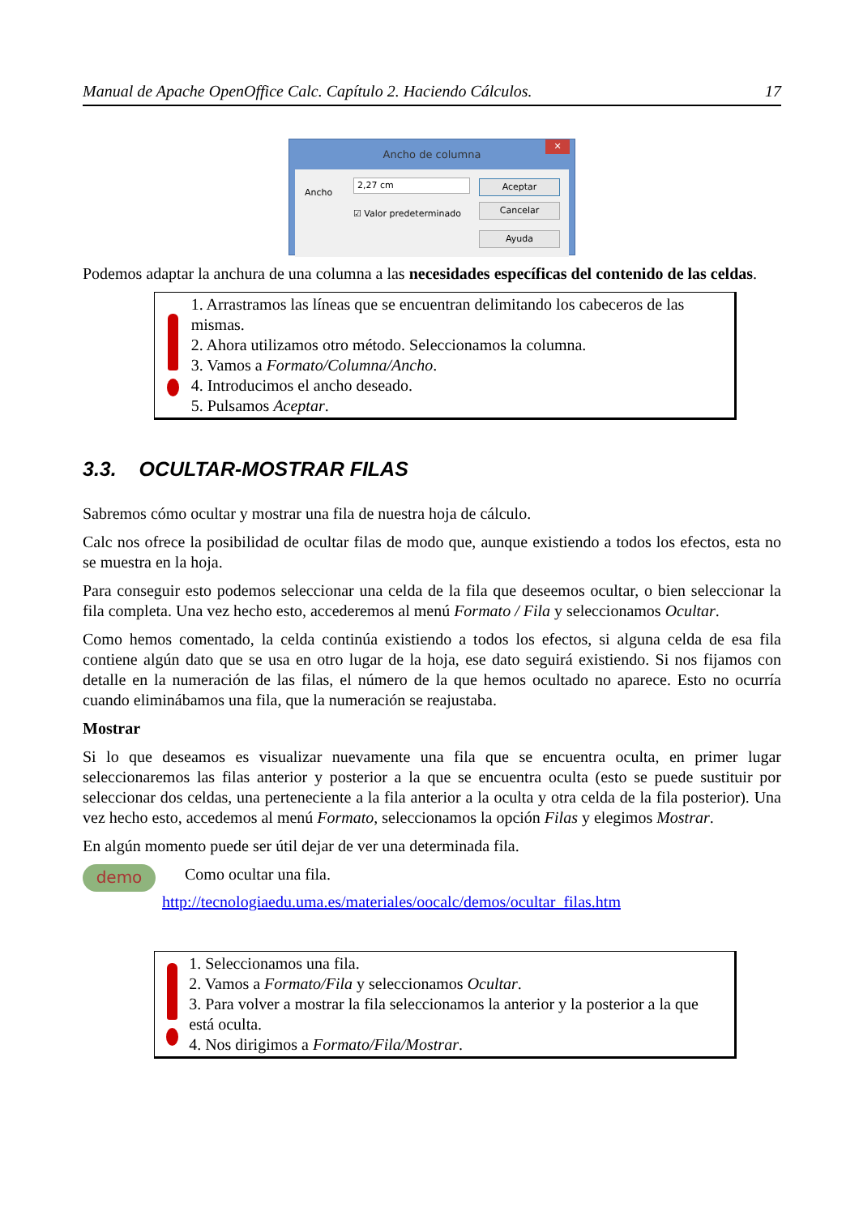Manual de Apache OpenOffice Calc. Capítulo 2. Haciendo Cálculos. 17
Ancho de columna
✕
Ancho 2,27 cm
☑ Valor predeterminado
Aceptar
Cancelar
Ayuda
Podemos adaptar la anchura de una columna a las necesidades específicas del contenido de las celdas.
1. Arrastramos las líneas que se encuentran delimitando los cabeceros de las mismas.
2. Ahora utilizamos otro método. Seleccionamos la columna.
3. Vamos a Formato/Columna/Ancho.
4. Introducimos el ancho deseado.
5. Pulsamos Aceptar.
3.3. OCULTAR-MOSTRAR FILAS
Sabremos cómo ocultar y mostrar una fila de nuestra hoja de cálculo.
Calc nos ofrece la posibilidad de ocultar filas de modo que, aunque existiendo a todos los efectos, esta no se muestra en la hoja.
Para conseguir esto podemos seleccionar una celda de la fila que deseemos ocultar, o bien seleccionar la fila completa. Una vez hecho esto, accederemos al menú Formato / Fila y seleccionamos Ocultar.
Como hemos comentado, la celda continúa existiendo a todos los efectos, si alguna celda de esa fila contiene algún dato que se usa en otro lugar de la hoja, ese dato seguirá existiendo. Si nos fijamos con detalle en la numeración de las filas, el número de la que hemos ocultado no aparece. Esto no ocurría cuando eliminábamos una fila, que la numeración se reajustaba.
Mostrar
Si lo que deseamos es visualizar nuevamente una fila que se encuentra oculta, en primer lugar seleccionaremos las filas anterior y posterior a la que se encuentra oculta (esto se puede sustituir por seleccionar dos celdas, una perteneciente a la fila anterior a la oculta y otra celda de la fila posterior). Una vez hecho esto, accedemos al menú Formato, seleccionamos la opción Filas y elegimos Mostrar.
En algún momento puede ser útil dejar de ver una determinada fila.
demo
Como ocultar una fila.
http://tecnologiaedu.uma.es/materiales/oocalc/demos/ocultar_filas.htm
1. Seleccionamos una fila.
2. Vamos a Formato/Fila y seleccionamos Ocultar.
3. Para volver a mostrar la fila seleccionamos la anterior y la posterior a la que está oculta.
4. Nos dirigimos a Formato/Fila/Mostrar.